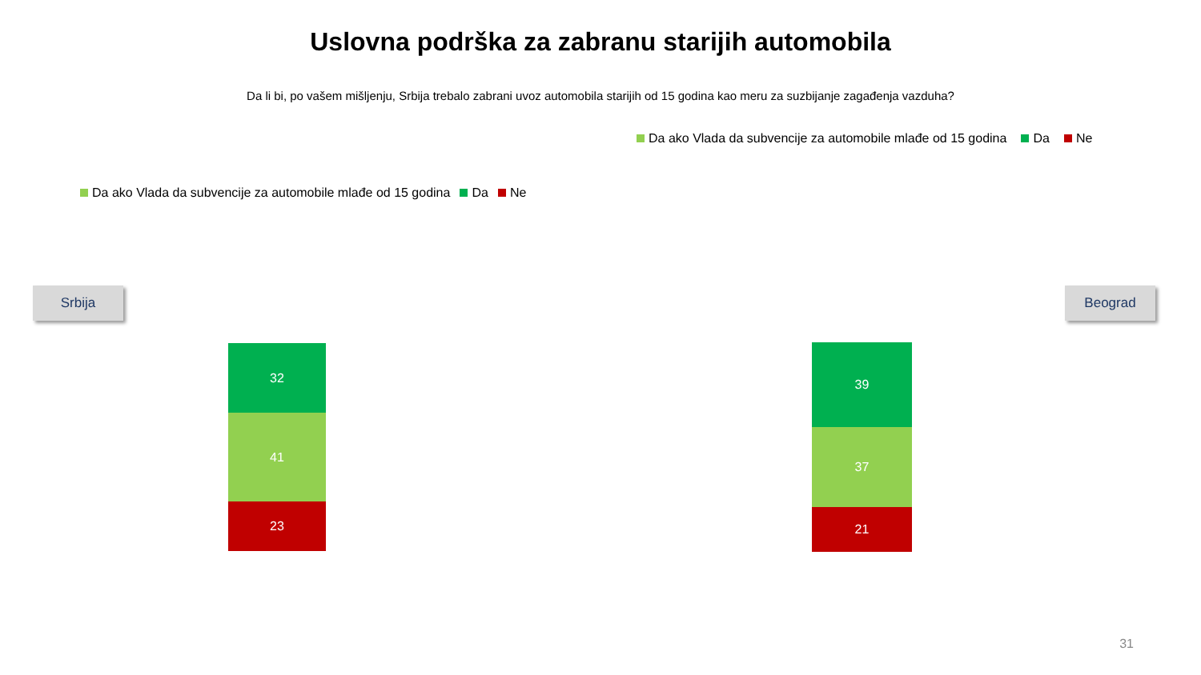Uslovna podrška za zabranu starijih automobila
Da li bi, po vašem mišljenju, Srbija trebalo zabrani uvoz automobila starijih od 15 godina kao meru za suzbijanje zagađenja vazduha?
Da ako Vlada da subvencije za automobile mlađe od 15 godina Da Ne
Da ako Vlada da subvencije za automobile mlađe od 15 godina Da Ne
Srbija
32
41
23
Beograd
39
37
21
31